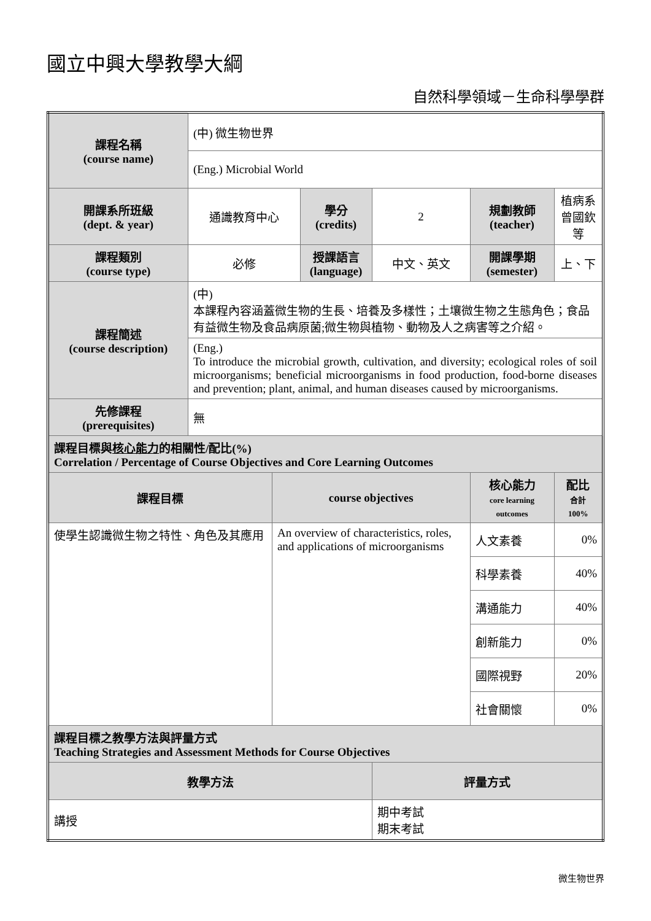國立中興大學教學大綱
自然科學領域－生命科學學群
| 課程名稱 (course name) | (中) 微生物世界 | | | | | |
| | (Eng.) Microbial World | | | | | |
| 開課系所班級 (dept. & year) | 通識教育中心 | | 學分 (credits) | 2 | 規劃教師 (teacher) | 植病系 曾國欽等 |
| 課程類別 (course type) | 必修 | | 授課語言 (language) | 中文、英文 | 開課學期 (semester) | 上、下 |
| 課程簡述 (course description) | (中) 本課程內容涵蓋微生物的生長、培養及多樣性；土壤微生物之生態角色；食品有益微生物及食品病原菌;微生物與植物、動物及人之病害等之介紹。 | | | | | |
| | (Eng.) To introduce the microbial growth, cultivation, and diversity; ecological roles of soil microorganisms; beneficial microorganisms in food production, food-borne diseases and prevention; plant, animal, and human diseases caused by microorganisms. | | | | | |
| 先修課程 (prerequisites) | 無 | | | | | |
| 課程目標與 核心能力 的相關性/配比(%) Correlation / Percentage of Course Objectives and Core Learning Outcomes | | | | | | |
| 課程目標 | | course objectives | | | 核心能力 core learning outcomes | 配比 合計 100% |
| 使學生認識微生物之特性、角色及其應用 | | An overview of characteristics, roles, and applications of microorganisms | | | 人文素養 | 0% |
| | | | | | 科學素養 | 40% |
| | | | | | 溝通能力 | 40% |
| | | | | | 創新能力 | 0% |
| | | | | | 國際視野 | 20% |
| | | | | | 社會關懷 | 0% |
| 課程目標之教學方法與評量方式 Teaching Strategies and Assessment Methods for Course Objectives | | | | | | |
| 教學方法 | | | | 評量方式 | | |
| 講授 | | | | 期中考試 期末考試 | | |
微生物世界